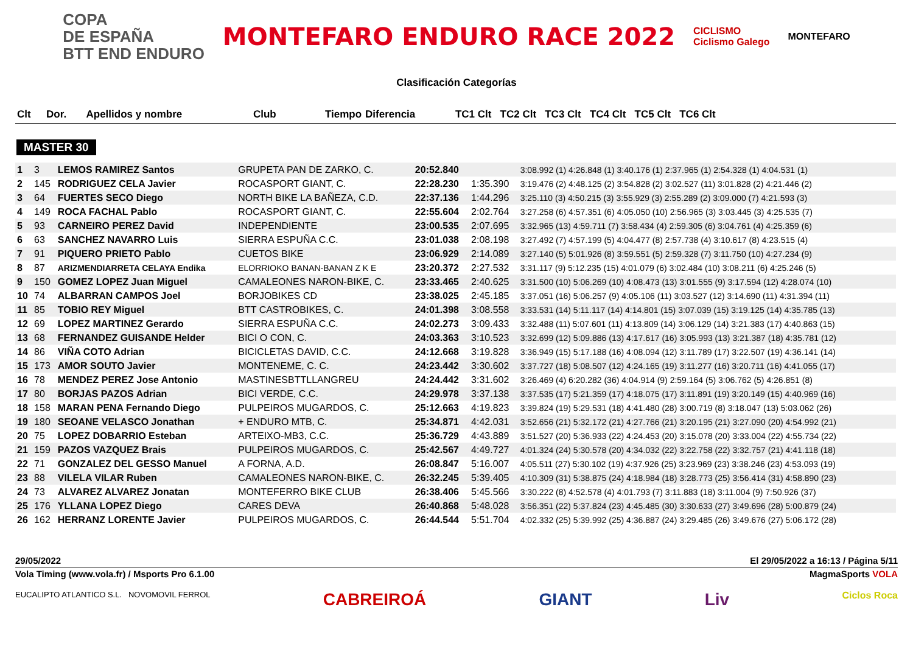COPA
DE ESPAÑA
BTT END ENDURO
MONTEFARO ENDURO RACE 2022
CICLISMO
Ciclismo Galego
MONTEFARO
Clasificación Categorías
| Clt | Dor. | Apellidos y nombre | Club | Tiempo | Diferencia | TC1 Clt TC2 Clt TC3 Clt TC4 Clt TC5 Clt TC6 Clt |
| --- | --- | --- | --- | --- | --- | --- |
MASTER 30
| 1 | 3 | LEMOS RAMIREZ Santos | GRUPETA PAN DE ZARKO, C. | 20:52.840 | | 3:08.992 (1) 4:26.848 (1) 3:40.176 (1) 2:37.965 (1) 2:54.328 (1) 4:04.531 (1) |
| 2 | 145 | RODRIGUEZ CELA Javier | ROCASPORT GIANT, C. | 22:28.230 | 1:35.390 | 3:19.476 (2) 4:48.125 (2) 3:54.828 (2) 3:02.527 (11) 3:01.828 (2) 4:21.446 (2) |
| 3 | 64 | FUERTES SECO Diego | NORTH BIKE LA BAÑEZA, C.D. | 22:37.136 | 1:44.296 | 3:25.110 (3) 4:50.215 (3) 3:55.929 (3) 2:55.289 (2) 3:09.000 (7) 4:21.593 (3) |
| 4 | 149 | ROCA FACHAL Pablo | ROCASPORT GIANT, C. | 22:55.604 | 2:02.764 | 3:27.258 (6) 4:57.351 (6) 4:05.050 (10) 2:56.965 (3) 3:03.445 (3) 4:25.535 (7) |
| 5 | 93 | CARNEIRO PEREZ David | INDEPENDIENTE | 23:00.535 | 2:07.695 | 3:32.965 (13) 4:59.711 (7) 3:58.434 (4) 2:59.305 (6) 3:04.761 (4) 4:25.359 (6) |
| 6 | 63 | SANCHEZ NAVARRO Luis | SIERRA ESPUÑA C.C. | 23:01.038 | 2:08.198 | 3:27.492 (7) 4:57.199 (5) 4:04.477 (8) 2:57.738 (4) 3:10.617 (8) 4:23.515 (4) |
| 7 | 91 | PIQUERO PRIETO Pablo | CUETOS BIKE | 23:06.929 | 2:14.089 | 3:27.140 (5) 5:01.926 (8) 3:59.551 (5) 2:59.328 (7) 3:11.750 (10) 4:27.234 (9) |
| 8 | 87 | ARIZMENDIARRETA CELAYA Endika | ELORRIOKO BANAN-BANAN Z K E | 23:20.372 | 2:27.532 | 3:31.117 (9) 5:12.235 (15) 4:01.079 (6) 3:02.484 (10) 3:08.211 (6) 4:25.246 (5) |
| 9 | 150 | GOMEZ LOPEZ Juan Miguel | CAMALEONES NARON-BIKE, C. | 23:33.465 | 2:40.625 | 3:31.500 (10) 5:06.269 (10) 4:08.473 (13) 3:01.555 (9) 3:17.594 (12) 4:28.074 (10) |
| 10 | 74 | ALBARRAN CAMPOS Joel | BORJOBIKES CD | 23:38.025 | 2:45.185 | 3:37.051 (16) 5:06.257 (9) 4:05.106 (11) 3:03.527 (12) 3:14.690 (11) 4:31.394 (11) |
| 11 | 85 | TOBIO REY Miguel | BTT CASTROBIKES, C. | 24:01.398 | 3:08.558 | 3:33.531 (14) 5:11.117 (14) 4:14.801 (15) 3:07.039 (15) 3:19.125 (14) 4:35.785 (13) |
| 12 | 69 | LOPEZ MARTINEZ Gerardo | SIERRA ESPUÑA C.C. | 24:02.273 | 3:09.433 | 3:32.488 (11) 5:07.601 (11) 4:13.809 (14) 3:06.129 (14) 3:21.383 (17) 4:40.863 (15) |
| 13 | 68 | FERNANDEZ GUISANDE Helder | BICI O CON, C. | 24:03.363 | 3:10.523 | 3:32.699 (12) 5:09.886 (13) 4:17.617 (16) 3:05.993 (13) 3:21.387 (18) 4:35.781 (12) |
| 14 | 86 | VIÑA COTO Adrian | BICICLETAS DAVID, C.C. | 24:12.668 | 3:19.828 | 3:36.949 (15) 5:17.188 (16) 4:08.094 (12) 3:11.789 (17) 3:22.507 (19) 4:36.141 (14) |
| 15 | 173 | AMOR SOUTO Javier | MONTENEME, C. C. | 24:23.442 | 3:30.602 | 3:37.727 (18) 5:08.507 (12) 4:24.165 (19) 3:11.277 (16) 3:20.711 (16) 4:41.055 (17) |
| 16 | 78 | MENDEZ PEREZ Jose Antonio | MASTINESBTTLLANGREU | 24:24.442 | 3:31.602 | 3:26.469 (4) 6:20.282 (36) 4:04.914 (9) 2:59.164 (5) 3:06.762 (5) 4:26.851 (8) |
| 17 | 80 | BORJAS PAZOS Adrian | BICI VERDE, C.C. | 24:29.978 | 3:37.138 | 3:37.535 (17) 5:21.359 (17) 4:18.075 (17) 3:11.891 (19) 3:20.149 (15) 4:40.969 (16) |
| 18 | 158 | MARAN PENA Fernando Diego | PULPEIROS MUGARDOS, C. | 25:12.663 | 4:19.823 | 3:39.824 (19) 5:29.531 (18) 4:41.480 (28) 3:00.719 (8) 3:18.047 (13) 5:03.062 (26) |
| 19 | 180 | SEOANE VELASCO Jonathan | + ENDURO MTB, C. | 25:34.871 | 4:42.031 | 3:52.656 (21) 5:32.172 (21) 4:27.766 (21) 3:20.195 (21) 3:27.090 (20) 4:54.992 (21) |
| 20 | 75 | LOPEZ DOBARRIO Esteban | ARTEIXO-MB3, C.C. | 25:36.729 | 4:43.889 | 3:51.527 (20) 5:36.933 (22) 4:24.453 (20) 3:15.078 (20) 3:33.004 (22) 4:55.734 (22) |
| 21 | 159 | PAZOS VAZQUEZ Brais | PULPEIROS MUGARDOS, C. | 25:42.567 | 4:49.727 | 4:01.324 (24) 5:30.578 (20) 4:34.032 (22) 3:22.758 (22) 3:32.757 (21) 4:41.118 (18) |
| 22 | 71 | GONZALEZ DEL GESSO Manuel | A FORNA, A.D. | 26:08.847 | 5:16.007 | 4:05.511 (27) 5:30.102 (19) 4:37.926 (25) 3:23.969 (23) 3:38.246 (23) 4:53.093 (19) |
| 23 | 88 | VILELA VILAR Ruben | CAMALEONES NARON-BIKE, C. | 26:32.245 | 5:39.405 | 4:10.309 (31) 5:38.875 (24) 4:18.984 (18) 3:28.773 (25) 3:56.414 (31) 4:58.890 (23) |
| 24 | 73 | ALVAREZ ALVAREZ Jonatan | MONTEFERRO BIKE CLUB | 26:38.406 | 5:45.566 | 3:30.222 (8) 4:52.578 (4) 4:01.793 (7) 3:11.883 (18) 3:11.004 (9) 7:50.926 (37) |
| 25 | 176 | YLLANA LOPEZ Diego | CARES DEVA | 26:40.868 | 5:48.028 | 3:56.351 (22) 5:37.824 (23) 4:45.485 (30) 3:30.633 (27) 3:49.696 (28) 5:00.879 (24) |
| 26 | 162 | HERRANZ LORENTE Javier | PULPEIROS MUGARDOS, C. | 26:44.544 | 5:51.704 | 4:02.332 (25) 5:39.992 (25) 4:36.887 (24) 3:29.485 (26) 3:49.676 (27) 5:06.172 (28) |
29/05/2022 El 29/05/2022 a 16:13 / Página 5/11
Vola Timing (www.vola.fr) / Msports Pro 6.1.00 MagmaSports VOLA
EUCALIPTO ATLANTICO S.L. NOVOMOVIL FERROL CABREIROÁ GIANT Liv Ciclos Roca